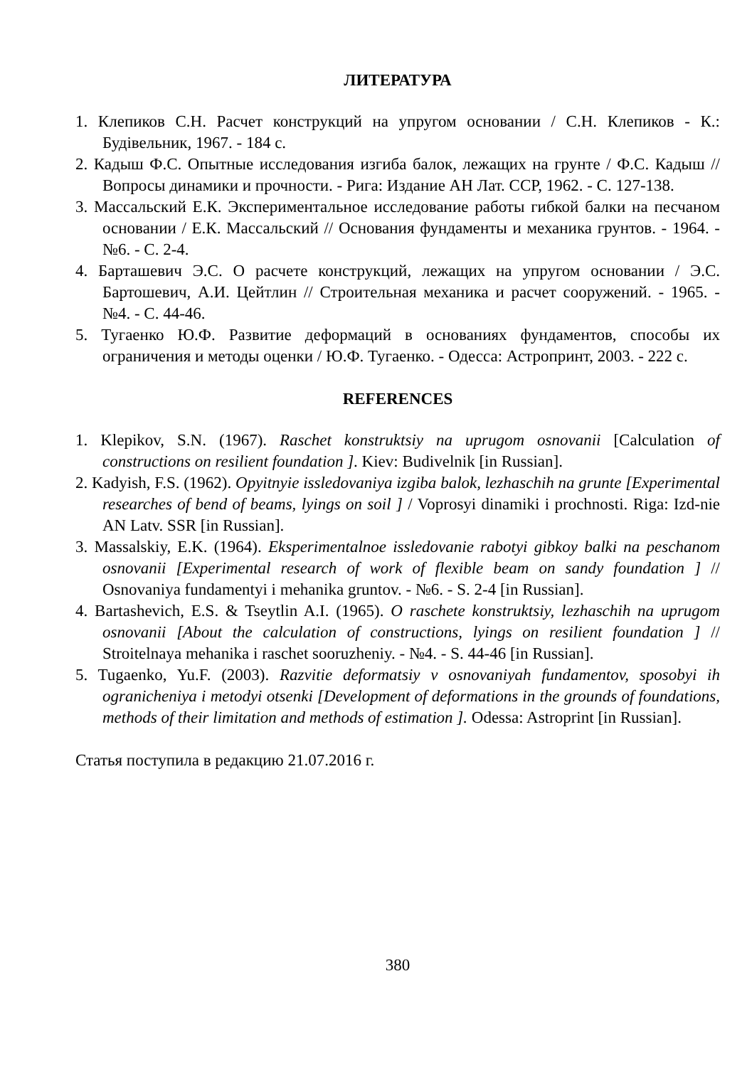ЛИТЕРАТУРА
1. Клепиков С.Н. Расчет конструкций на упругом основании / С.Н. Клепиков - К.: Будівельник, 1967. - 184 с.
2. Кадыш Ф.С. Опытные исследования изгиба балок, лежащих на грунте / Ф.С. Кадыш // Вопросы динамики и прочности. - Рига: Издание АН Лат. ССР, 1962. - С. 127-138.
3. Массальский Е.К. Экспериментальное исследование работы гибкой балки на песчаном основании / Е.К. Массальский // Основания фундаменты и механика грунтов. - 1964. - №6. - С. 2-4.
4. Барташевич Э.С. О расчете конструкций, лежащих на упругом основании / Э.С. Бартошевич, А.И. Цейтлин // Строительная механика и расчет сооружений. - 1965. - №4. - С. 44-46.
5. Тугаенко Ю.Ф. Развитие деформаций в основаниях фундаментов, способы их ограничения и методы оценки / Ю.Ф. Тугаенко. - Одесса: Астропринт, 2003. - 222 с.
REFERENCES
1. Klepikov, S.N. (1967). Raschet konstruktsiy na uprugom osnovanii [Calculation of constructions on resilient foundation ]. Kiev: Budivelnik [in Russian].
2. Kadyish, F.S. (1962). Opyitnyie issledovaniya izgiba balok, lezhaschih na grunte [Experimental researches of bend of beams, lyings on soil ] / Voprosyi dinamiki i prochnosti. Riga: Izd-nie AN Latv. SSR [in Russian].
3. Massalskiy, E.K. (1964). Eksperimentalnoe issledovanie rabotyi gibkoy balki na peschanom osnovanii [Experimental research of work of flexible beam on sandy foundation ] // Osnovaniya fundamentyi i mehanika gruntov. - №6. - S. 2-4 [in Russian].
4. Bartashevich, E.S. & Tseytlin A.I. (1965). O raschete konstruktsiy, lezhaschih na uprugom osnovanii [About the calculation of constructions, lyings on resilient foundation ] // Stroitelnaya mehanika i raschet sooruzheniy. - №4. - S. 44-46 [in Russian].
5. Tugaenko, Yu.F. (2003). Razvitie deformatsiy v osnovaniyah fundamentov, sposobyi ih ogranicheniya i metodyi otsenki [Development of deformations in the grounds of foundations, methods of their limitation and methods of estimation ]. Odessa: Astroprint [in Russian].
Статья поступила в редакцию 21.07.2016 г.
380